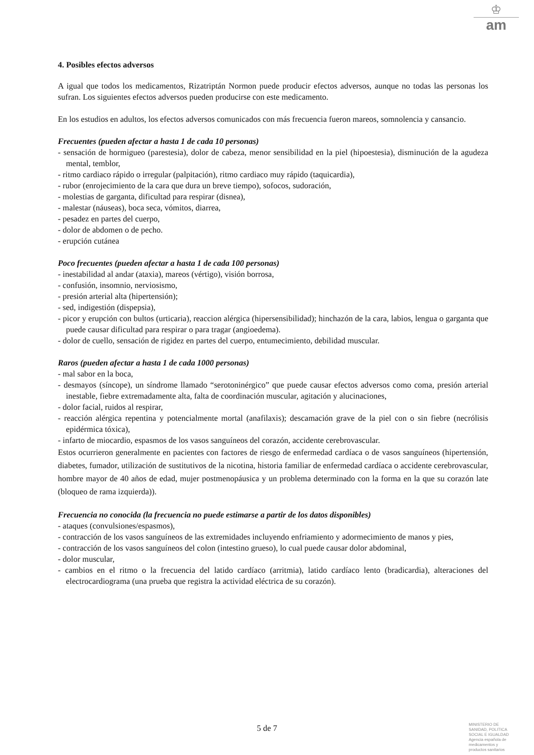♔
am
4. Posibles efectos adversos
A igual que todos los medicamentos, Rizatriptán Normon puede producir efectos adversos, aunque no todas las personas los sufran. Los siguientes efectos adversos pueden producirse con este medicamento.
En los estudios en adultos, los efectos adversos comunicados con más frecuencia fueron mareos, somnolencia y cansancio.
Frecuentes (pueden afectar a hasta 1 de cada 10 personas)
- sensación de hormigueo (parestesia), dolor de cabeza, menor sensibilidad en la piel (hipoestesia), disminución de la agudeza mental, temblor,
- ritmo cardiaco rápido o irregular (palpitación), ritmo cardiaco muy rápido (taquicardia),
- rubor (enrojecimiento de la cara que dura un breve tiempo), sofocos, sudoración,
- molestias de garganta, dificultad para respirar (disnea),
- malestar (náuseas), boca seca, vómitos, diarrea,
- pesadez en partes del cuerpo,
- dolor de abdomen o de pecho.
- erupción cutánea
Poco frecuentes (pueden afectar a hasta 1 de cada 100 personas)
- inestabilidad al andar (ataxia), mareos (vértigo), visión borrosa,
- confusión, insomnio, nerviosismo,
- presión arterial alta (hipertensión);
- sed, indigestión (dispepsia),
- picor y erupción con bultos (urticaria), reaccion alérgica (hipersensibilidad); hinchazón de la cara, labios, lengua o garganta que puede causar dificultad para respirar o para tragar (angioedema).
- dolor de cuello, sensación de rigidez en partes del cuerpo, entumecimiento, debilidad muscular.
Raros (pueden afectar a hasta 1 de cada 1000 personas)
- mal sabor en la boca,
- desmayos (síncope), un síndrome llamado “serotoninérgico” que puede causar efectos adversos como coma, presión arterial inestable, fiebre extremadamente alta, falta de coordinación muscular, agitación y alucinaciones,
- dolor facial, ruidos al respirar,
- reacción alérgica repentina y potencialmente mortal (anafilaxis); descamación grave de la piel con o sin fiebre (necrólisis epidérmica tóxica),
- infarto de miocardio, espasmos de los vasos sanguíneos del corazón, accidente cerebrovascular.
Estos ocurrieron generalmente en pacientes con factores de riesgo de enfermedad cardíaca o de vasos sanguíneos (hipertensión, diabetes, fumador, utilización de sustitutivos de la nicotina, historia familiar de enfermedad cardíaca o accidente cerebrovascular, hombre mayor de 40 años de edad, mujer postmenopáusica y un problema determinado con la forma en la que su corazón late (bloqueo de rama izquierda)).
Frecuencia no conocida (la frecuencia no puede estimarse a partir de los datos disponibles)
- ataques (convulsiones/espasmos),
- contracción de los vasos sanguíneos de las extremidades incluyendo enfriamiento y adormecimiento de manos y pies,
- contracción de los vasos sanguíneos del colon (intestino grueso), lo cual puede causar dolor abdominal,
- dolor muscular,
- cambios en el ritmo o la frecuencia del latido cardíaco (arritmia), latido cardíaco lento (bradicardia), alteraciones del electrocardiograma (una prueba que registra la actividad eléctrica de su corazón).
5 de 7
MINISTERIO DE
SANIDAD, POLITICA
SOCIAL E IGUALDAD
Agencia española de
medicamentos y
productos sanitarios